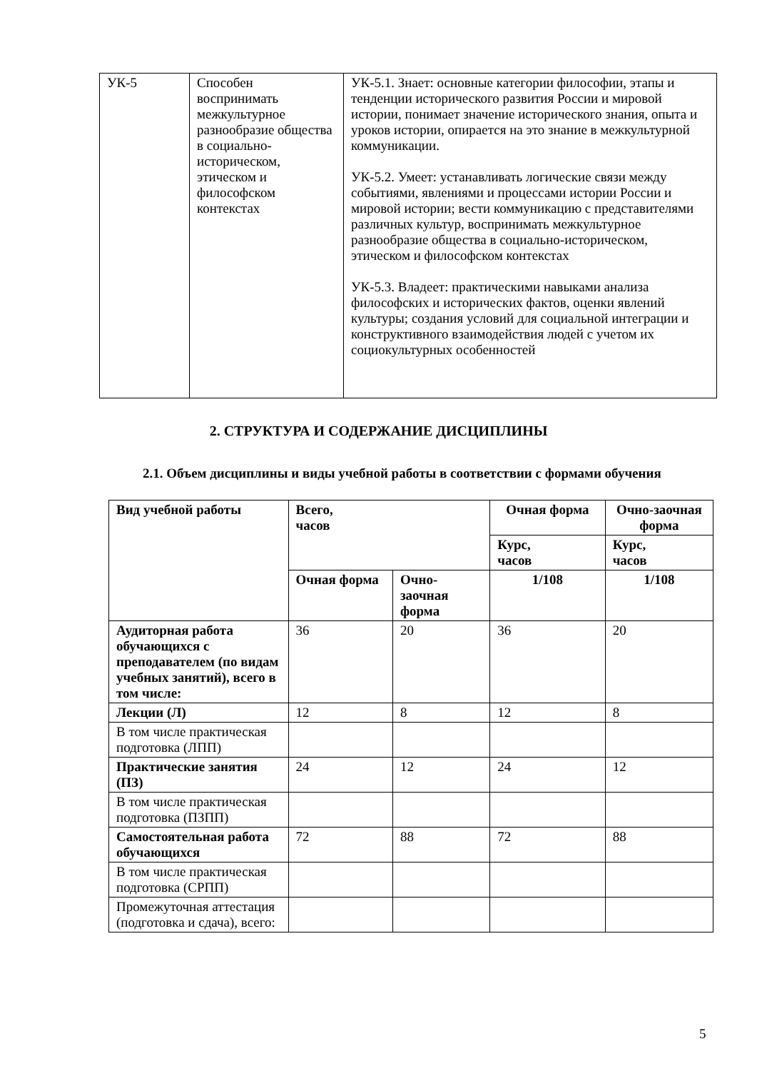| УК-5 | Способен воспринимать межкультурное разнообразие общества в социально-историческом, этическом и философском контекстах | УК-5.1. Знает: основные категории философии, этапы и тенденции исторического развития России и мировой истории, понимает значение исторического знания, опыта и уроков истории, опирается на это знание в межкультурной коммуникации. УК-5.2. Умеет: устанавливать логические связи между событиями, явлениями и процессами истории России и мировой истории; вести коммуникацию с представителями различных культур, воспринимать межкультурное разнообразие общества в социально-историческом, этическом и философском контекстах УК-5.3. Владеет: практическими навыками анализа философских и исторических фактов, оценки явлений культуры; создания условий для социальной интеграции и конструктивного взаимодействия людей с учетом их социокультурных особенностей |
2. СТРУКТУРА И СОДЕРЖАНИЕ ДИСЦИПЛИНЫ
2.1. Объем дисциплины и виды учебной работы в соответствии с формами обучения
| Вид учебной работы | Всего, часов | | Очная форма | Очно-заочная форма |
| --- | --- | --- | --- | --- |
| | | | Курс, часов | Курс, часов |
| | Очная форма | Очно-заочная форма | 1/108 | 1/108 |
| Аудиторная работа обучающихся с преподавателем (по видам учебных занятий), всего в том числе: | 36 | 20 | 36 | 20 |
| Лекции (Л) | 12 | 8 | 12 | 8 |
| В том числе практическая подготовка (ЛПП) | | | | |
| Практические занятия (ПЗ) | 24 | 12 | 24 | 12 |
| В том числе практическая подготовка (ПЗПП) | | | | |
| Самостоятельная работа обучающихся | 72 | 88 | 72 | 88 |
| В том числе практическая подготовка (СРПП) | | | | |
| Промежуточная аттестация (подготовка и сдача), всего: | | | | |
5